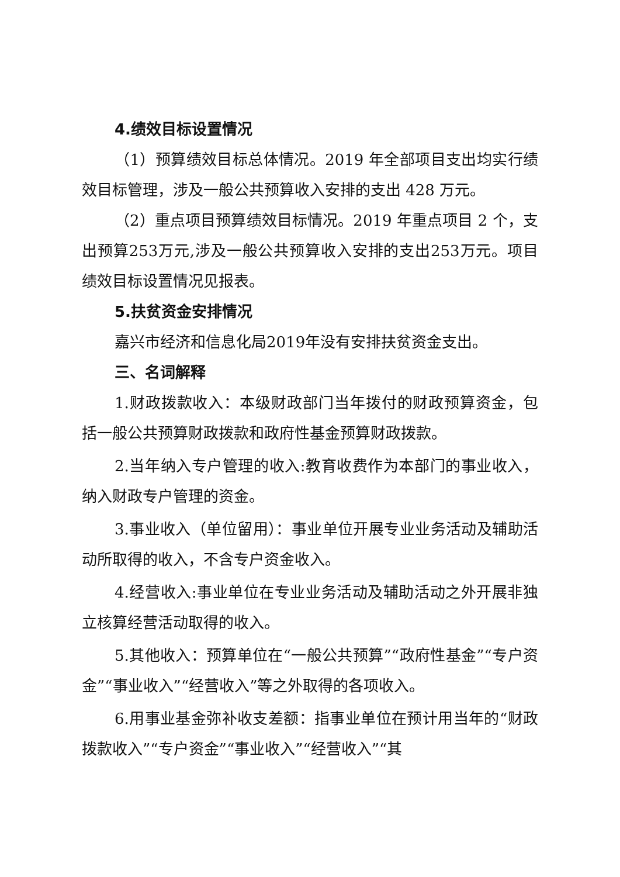4.绩效目标设置情况
（1）预算绩效目标总体情况。2019 年全部项目支出均实行绩效目标管理，涉及一般公共预算收入安排的支出 428 万元。
（2）重点项目预算绩效目标情况。2019 年重点项目 2 个，支出预算253万元,涉及一般公共预算收入安排的支出253万元。项目绩效目标设置情况见报表。
5.扶贫资金安排情况
嘉兴市经济和信息化局2019年没有安排扶贫资金支出。
三、名词解释
1.财政拨款收入：本级财政部门当年拨付的财政预算资金，包括一般公共预算财政拨款和政府性基金预算财政拨款。
2.当年纳入专户管理的收入:教育收费作为本部门的事业收入，纳入财政专户管理的资金。
3.事业收入（单位留用）：事业单位开展专业业务活动及辅助活动所取得的收入，不含专户资金收入。
4.经营收入:事业单位在专业业务活动及辅助活动之外开展非独立核算经营活动取得的收入。
5.其他收入：预算单位在“一般公共预算”“政府性基金”“专户资金”“事业收入”“经营收入”等之外取得的各项收入。
6.用事业基金弥补收支差额：指事业单位在预计用当年的“财政拨款收入”“专户资金”“事业收入”“经营收入”“其